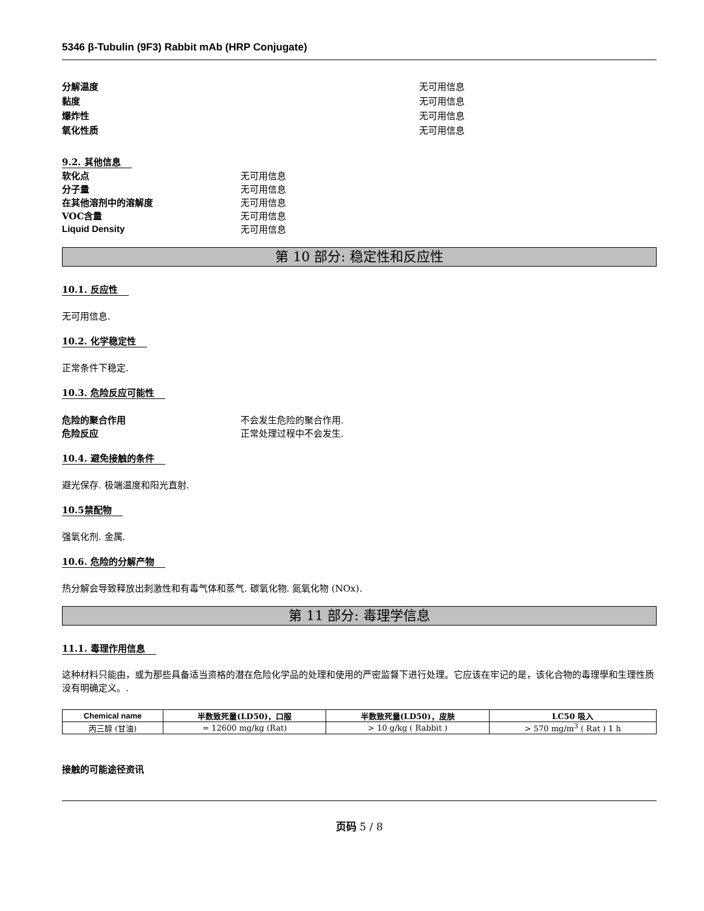5346 β-Tubulin (9F3) Rabbit mAb (HRP Conjugate)
分解温度 无可用信息
黏度 无可用信息
爆炸性 无可用信息
氧化性质 无可用信息
9.2. 其他信息
软化点 无可用信息
分子量 无可用信息
在其他溶剂中的溶解度 无可用信息
VOC含量 无可用信息
Liquid Density 无可用信息
第 10 部分: 稳定性和反应性
10.1. 反应性
无可用信息.
10.2. 化学稳定性
正常条件下稳定.
10.3. 危险反应可能性
危险的聚合作用 不会发生危险的聚合作用.
危险反应 正常处理过程中不会发生.
10.4. 避免接触的条件
避光保存. 极端温度和阳光直射.
10.5禁配物
强氧化剂. 金属.
10.6. 危险的分解产物
热分解会导致释放出刺激性和有毒气体和蒸气. 碳氧化物. 氮氧化物 (NOx).
第 11 部分: 毒理学信息
11.1. 毒理作用信息
这种材料只能由，或为那些具备适当资格的潜在危险化学品的处理和使用的严密监督下进行处理。它应该在牢记的是，该化合物的毒理學和生理性质没有明确定义。.
| Chemical name | 半数致死量(LD50)，口服 | 半数致死量(LD50)，皮肤 | LC50 吸入 |
| --- | --- | --- | --- |
| 丙三醇 (甘油) | = 12600 mg/kg (Rat) | > 10 g/kg ( Rabbit ) | > 570 mg/m<sup>3</sup> ( Rat ) 1 h |
接触的可能途径资讯
页码 5 / 8